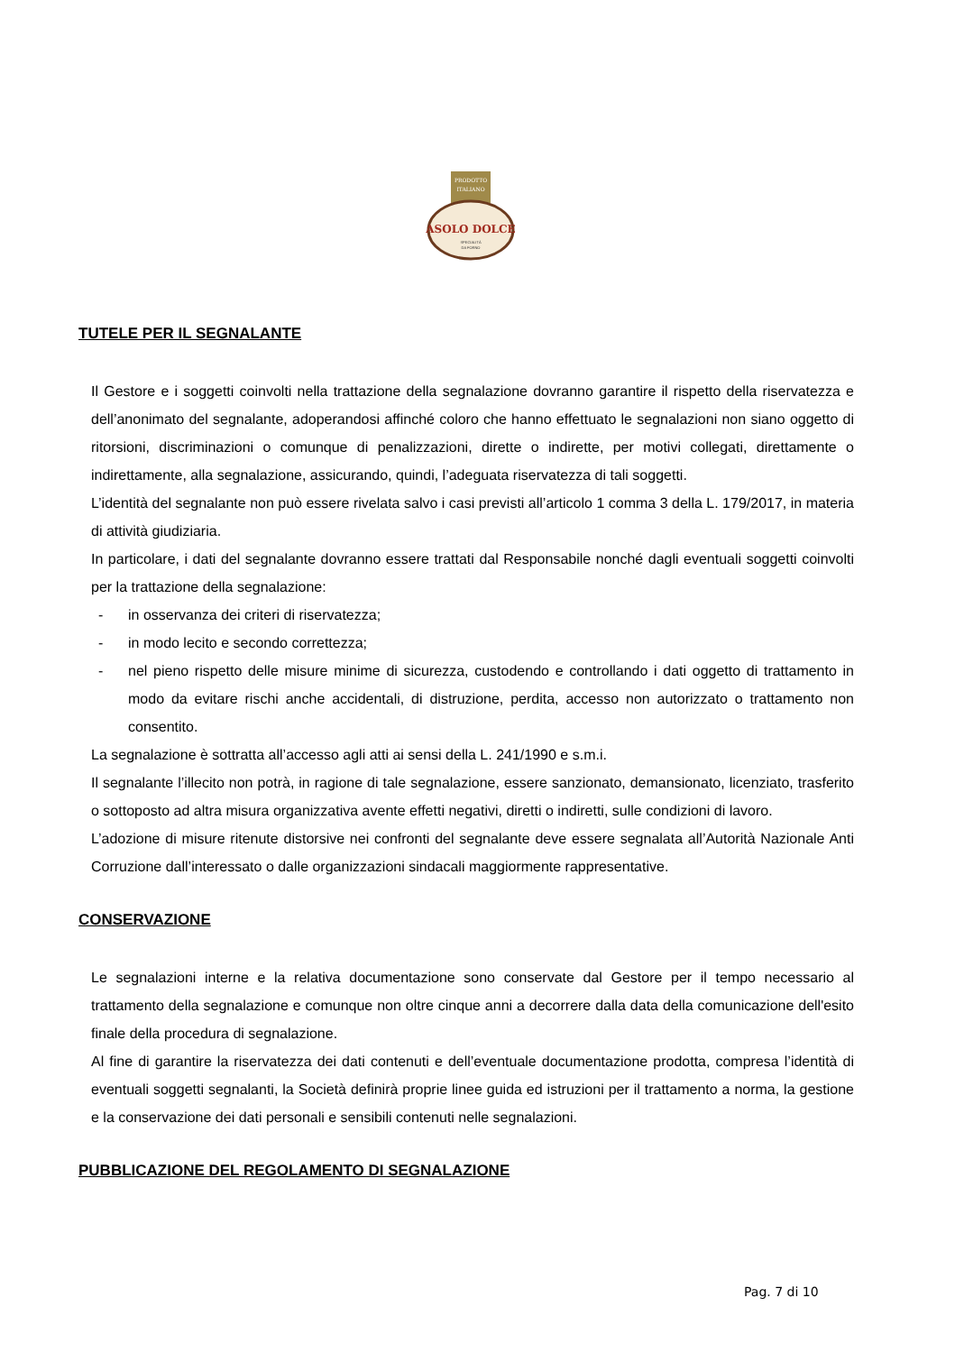PRODOTTO
ITALIANO
ASOLO DOLCE
SPECIALITÀ
DA FORNO
TUTELE PER IL SEGNALANTE
Il Gestore e i soggetti coinvolti nella trattazione della segnalazione dovranno garantire il rispetto della riservatezza e dell’anonimato del segnalante, adoperandosi affinché coloro che hanno effettuato le segnalazioni non siano oggetto di ritorsioni, discriminazioni o comunque di penalizzazioni, dirette o indirette, per motivi collegati, direttamente o indirettamente, alla segnalazione, assicurando, quindi, l’adeguata riservatezza di tali soggetti.
L’identità del segnalante non può essere rivelata salvo i casi previsti all’articolo 1 comma 3 della L. 179/2017, in materia di attività giudiziaria.
In particolare, i dati del segnalante dovranno essere trattati dal Responsabile nonché dagli eventuali soggetti coinvolti per la trattazione della segnalazione:
- in osservanza dei criteri di riservatezza;
- in modo lecito e secondo correttezza;
- nel pieno rispetto delle misure minime di sicurezza, custodendo e controllando i dati oggetto di trattamento in modo da evitare rischi anche accidentali, di distruzione, perdita, accesso non autorizzato o trattamento non consentito.
La segnalazione è sottratta all’accesso agli atti ai sensi della L. 241/1990 e s.m.i.
Il segnalante l’illecito non potrà, in ragione di tale segnalazione, essere sanzionato, demansionato, licenziato, trasferito o sottoposto ad altra misura organizzativa avente effetti negativi, diretti o indiretti, sulle condizioni di lavoro.
L’adozione di misure ritenute distorsive nei confronti del segnalante deve essere segnalata all’Autorità Nazionale Anti Corruzione dall’interessato o dalle organizzazioni sindacali maggiormente rappresentative.
CONSERVAZIONE
Le segnalazioni interne e la relativa documentazione sono conservate dal Gestore per il tempo necessario al trattamento della segnalazione e comunque non oltre cinque anni a decorrere dalla data della comunicazione dell'esito finale della procedura di segnalazione.
Al fine di garantire la riservatezza dei dati contenuti e dell’eventuale documentazione prodotta, compresa l’identità di eventuali soggetti segnalanti, la Società definirà proprie linee guida ed istruzioni per il trattamento a norma, la gestione e la conservazione dei dati personali e sensibili contenuti nelle segnalazioni.
PUBBLICAZIONE DEL REGOLAMENTO DI SEGNALAZIONE
Pag. 7 di 10